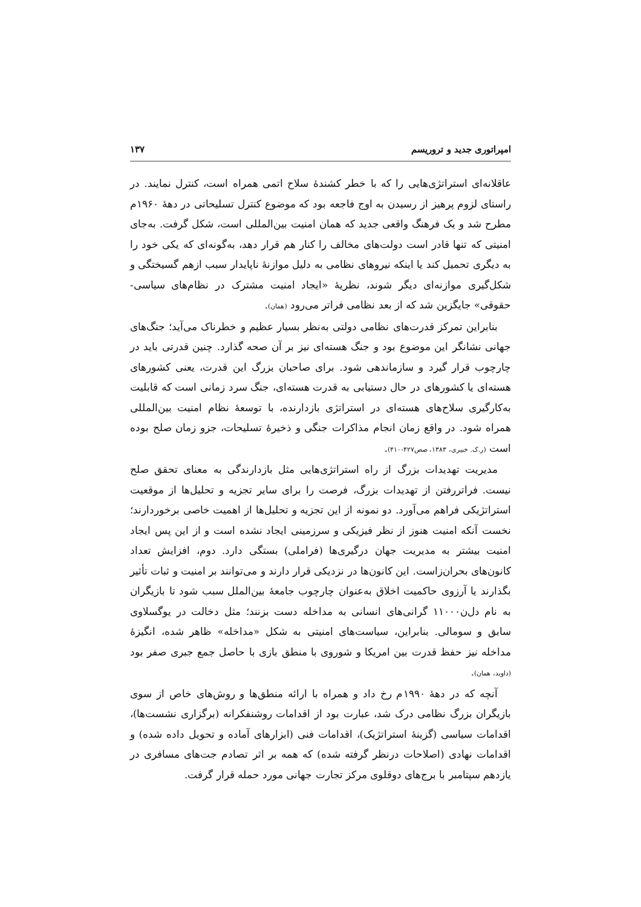امپراتوری جدید و تروریسم ۱۳۷
عاقلانه‌ای استراتژی‌هایی را که با خطر کشندهٔ سلاح اتمی همراه است، کنترل نمایند. در راستای لزوم پرهیز از رسیدن به اوج فاجعه بود که موضوع کنترل تسلیحاتی در دههٔ ۱۹۶۰م مطرح شد و یک فرهنگ واقعی جدید که همان امنیت بین‌المللی است، شکل گرفت. به‌جای امنیتی که تنها قادر است دولت‌های مخالف را کنار هم قرار دهد، به‌گونه‌ای که یکی خود را به دیگری تحمیل کند یا اینکه نیروهای نظامی به دلیل موازنهٔ ناپایدار سبب ازهم گسیختگی و شکل‌گیری موازنه‌ای دیگر شوند، نظریهٔ «ایجاد امنیت مشترک در نظام‌های سیاسی- حقوقی» جایگزین شد که از بعد نظامی فراتر می‌رود (همان).
بنابراین تمرکز قدرت‌های نظامی دولتی به‌نظر بسیار عظیم و خطرناک می‌آید؛ جنگ‌های جهانی نشانگر این موضوع بود و جنگ هسته‌ای نیز بر آن صحه گذارد. چنین قدرتی باید در چارچوب قرار گیرد و سازماندهی شود. برای صاحبان بزرگ این قدرت، یعنی کشورهای هسته‌ای یا کشورهای در حال دستیابی به قدرت هسته‌ای، جنگ سرد زمانی است که قابلیت به‌کارگیری سلاح‌های هسته‌ای در استراتژی بازدارنده، با توسعهٔ نظام امنیت بین‌المللی همراه شود. در واقع زمان انجام مذاکرات جنگی و ذخیرهٔ تسلیحات، جزو زمان صلح بوده است (ر.ک. خبیری، ۱۳۸۳، صص۴۲۷-۴۱۰).
مدیریت تهدیدات بزرگ از راه استراتژی‌هایی مثل بازدارندگی به معنای تحقق صلح نیست. فراتررفتن از تهدیدات بزرگ، فرصت را برای سایر تجزیه و تحلیل‌ها از موقعیت استراتژیکی فراهم می‌آورد. دو نمونه از این تجزیه و تحلیل‌ها از اهمیت خاصی برخوردارند؛ نخست آنکه امنیت هنوز از نظر فیزیکی و سرزمینی ایجاد نشده است و از این پس ایجاد امنیت بیشتر به مدیریت جهان درگیری‌ها (فراملی) بستگی دارد. دوم، افزایش تعداد کانون‌های بحران‌زاست. این کانون‌ها در نزدیکی قرار دارند و می‌توانند بر امنیت و ثبات تأثیر بگذارند یا آرزوی حاکمیت اخلاق به‌عنوان چارچوب جامعهٔ بین‌الملل سبب شود تا بازیگران به نام دل‌ن۱۱۰۰۰ گرانی‌های انسانی به مداخله دست بزنند؛ مثل دخالت در یوگسلاوی سابق و سومالی. بنابراین، سیاست‌های امنیتی به شکل «مداخله» ظاهر شده، انگیزهٔ مداخله نیز حفظ قدرت بین امریکا و شوروی با منطق بازی با حاصل جمع جبری صفر بود (داوید، همان).
آنچه که در دههٔ ۱۹۹۰م رخ داد و همراه با ارائه منطق‌ها و روش‌های خاص از سوی بازیگران بزرگ نظامی درک شد، عبارت بود از اقدامات روشنفکرانه (برگزاری نشست‌ها)، اقدامات سیاسی (گزینهٔ استراتژیک)، اقدامات فنی (ابزارهای آماده و تحویل داده شده) و اقدامات نهادی (اصلاحات درنظر گرفته شده) که همه بر اثر تصادم جت‌های مسافری در یازدهم سپتامبر با برج‌های دوقلوی مرکز تجارت جهانی مورد حمله قرار گرفت.